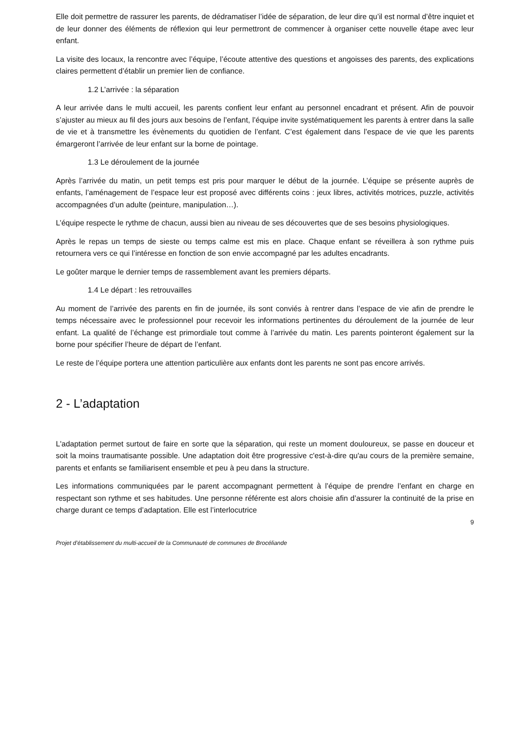Elle doit permettre de rassurer les parents, de dédramatiser l’idée de séparation, de leur dire qu’il est normal d’être inquiet et de leur donner des éléments de réflexion qui leur permettront de commencer à organiser cette nouvelle étape avec leur enfant.
La visite des locaux, la rencontre avec l’équipe, l’écoute attentive des questions et angoisses des parents, des explications claires permettent d’établir un premier lien de confiance.
1.2 L’arrivée : la séparation
A leur arrivée dans le multi accueil, les parents confient leur enfant au personnel encadrant et présent. Afin de pouvoir s’ajuster au mieux au fil des jours aux besoins de l’enfant, l’équipe invite systématiquement les parents à entrer dans la salle de vie et à transmettre les évènements du quotidien de l’enfant. C’est également dans l’espace de vie que les parents émargeront l’arrivée de leur enfant sur la borne de pointage.
1.3 Le déroulement de la journée
Après l’arrivée du matin, un petit temps est pris pour marquer le début de la journée. L’équipe se présente auprès de enfants, l’aménagement de l’espace leur est proposé avec différents coins : jeux libres, activités motrices, puzzle, activités accompagnées d’un adulte (peinture, manipulation…).
L’équipe respecte le rythme de chacun, aussi bien au niveau de ses découvertes que de ses besoins physiologiques.
Après le repas un temps de sieste ou temps calme est mis en place. Chaque enfant se réveillera à son rythme puis retournera vers ce qui l’intéresse en fonction de son envie accompagné par les adultes encadrants.
Le goûter marque le dernier temps de rassemblement avant les premiers départs.
1.4 Le départ : les retrouvailles
Au moment de l’arrivée des parents en fin de journée, ils sont conviés à rentrer dans l’espace de vie afin de prendre le temps nécessaire avec le professionnel pour recevoir les informations pertinentes du déroulement de la journée de leur enfant. La qualité de l’échange est primordiale tout comme à l’arrivée du matin. Les parents pointeront également sur la borne pour spécifier l’heure de départ de l’enfant.
Le reste de l’équipe portera une attention particulière aux enfants dont les parents ne sont pas encore arrivés.
2 - L’adaptation
L'adaptation permet surtout de faire en sorte que la séparation, qui reste un moment douloureux, se passe en douceur et soit la moins traumatisante possible. Une adaptation doit être progressive c'est-à-dire qu'au cours de la première semaine, parents et enfants se familiarisent ensemble et peu à peu dans la structure.
Les informations communiquées par le parent accompagnant permettent à l’équipe de prendre l’enfant en charge en respectant son rythme et ses habitudes. Une personne référente est alors choisie afin d’assurer la continuité de la prise en charge durant ce temps d’adaptation. Elle est l’interlocutrice
9
Projet d’établissement du multi-accueil de la Communauté de communes de Brocéliande